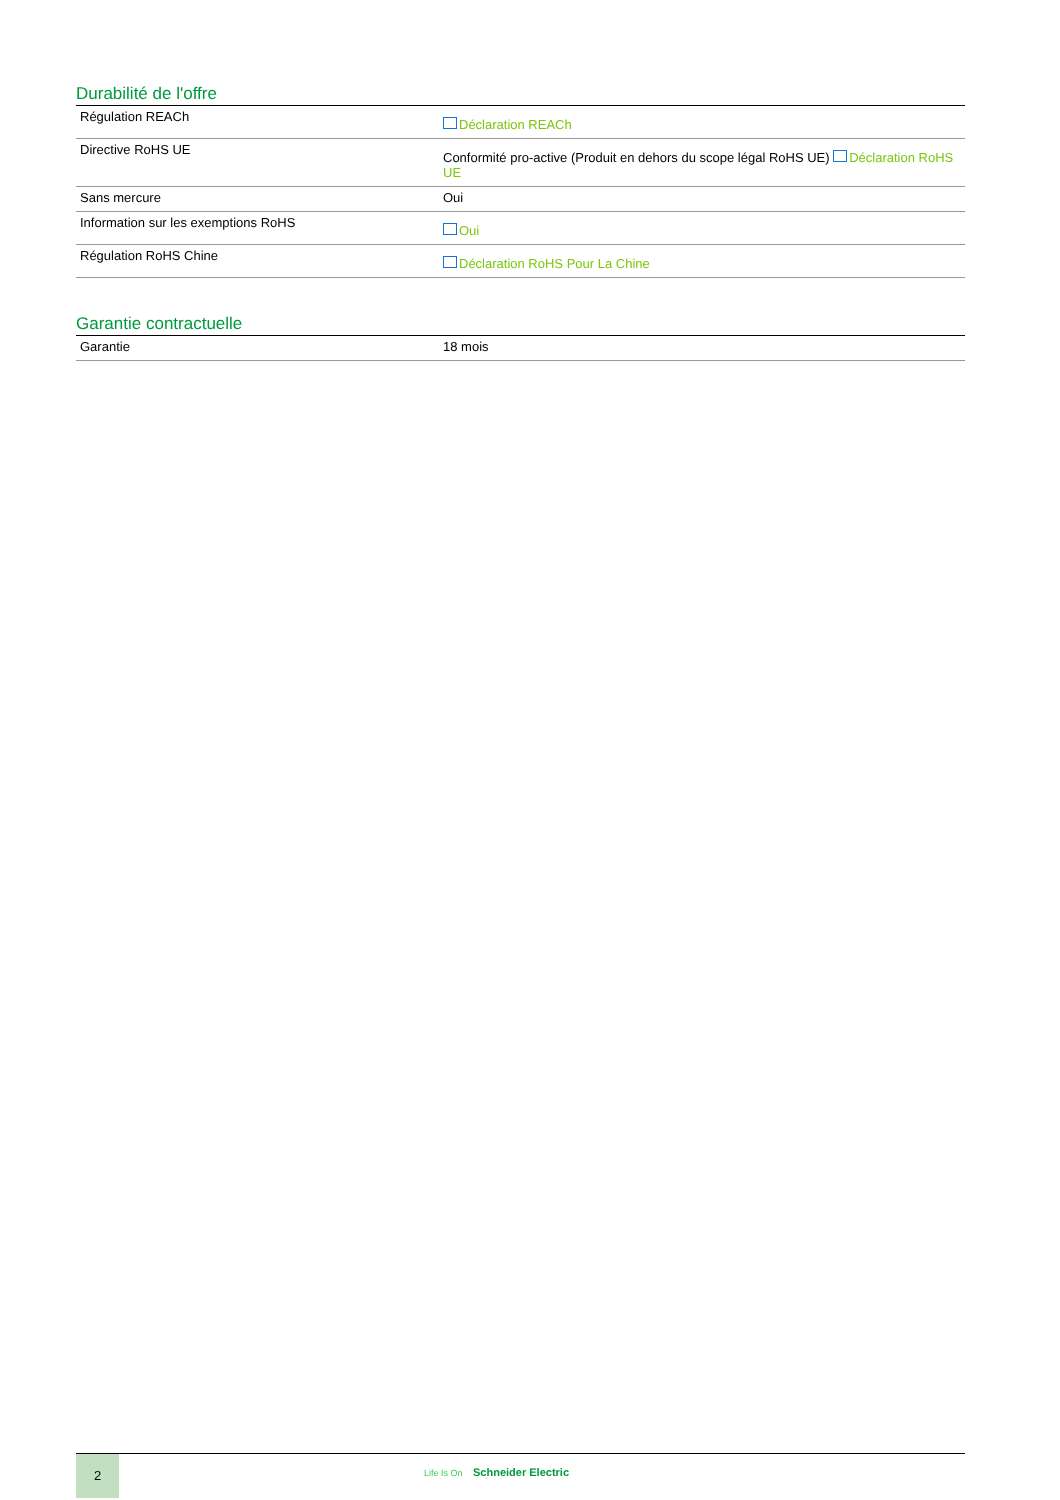Durabilité de l'offre
| Régulation REACh | Déclaration REACh |
| Directive RoHS UE | Conformité pro-active (Produit en dehors du scope légal RoHS UE) Déclaration RoHS UE |
| Sans mercure | Oui |
| Information sur les exemptions RoHS | Oui |
| Régulation RoHS Chine | Déclaration RoHS Pour La Chine |
Garantie contractuelle
| Garantie | 18 mois |
2
Life Is On Schneider Electric